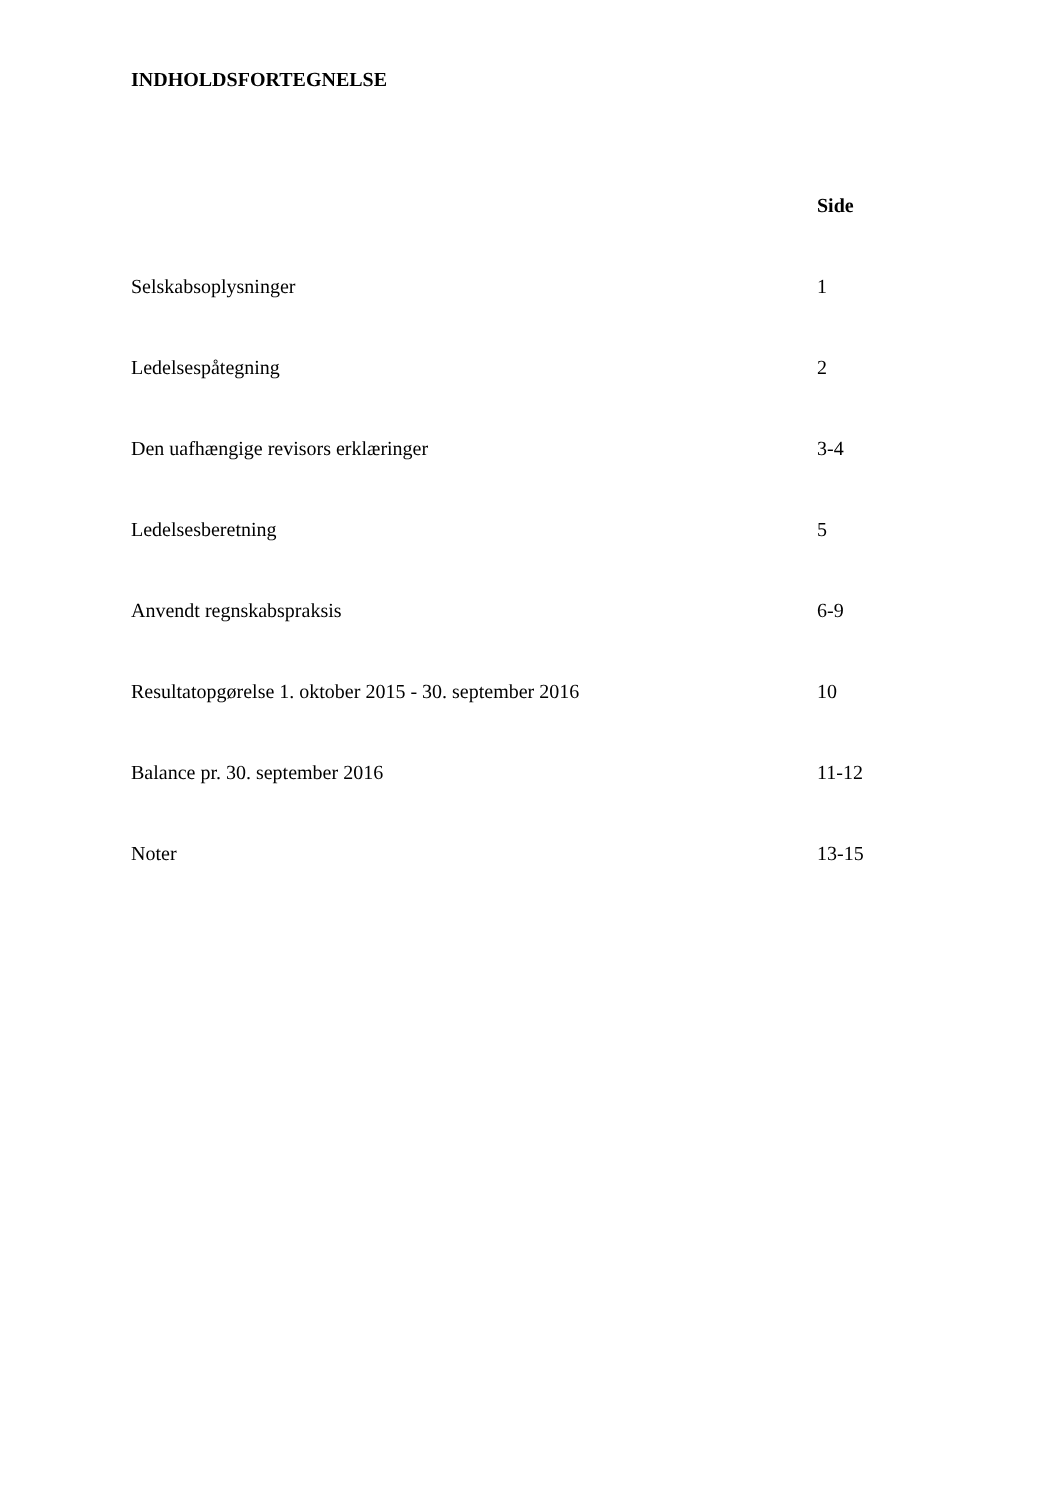INDHOLDSFORTEGNELSE
| | Side |
| --- | --- |
| Selskabsoplysninger | 1 |
| Ledelsespåtegning | 2 |
| Den uafhængige revisors erklæringer | 3-4 |
| Ledelsesberetning | 5 |
| Anvendt regnskabspraksis | 6-9 |
| Resultatopgørelse 1. oktober 2015 - 30. september 2016 | 10 |
| Balance pr. 30. september 2016 | 11-12 |
| Noter | 13-15 |